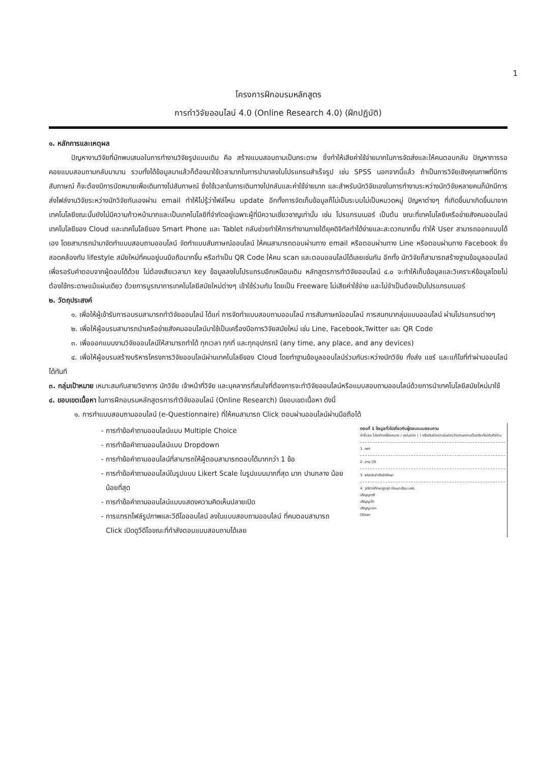1
โครงการฝึกอบรมหลักสูตร
การทำวิจัยออนไลน์ 4.0 (Online Research 4.0) (ฝึกปฏิบัติ)
๑. หลักการและเหตุผล
ปัญหางานวิจัยที่มักพบเสมอในการทำงานวิจัยรูปแบบเดิม คือ สร้างแบบสอบถามเป็นกระดาษ ซึ่งทำให้เสียค่าใช้จ่ายมากในการจัดส่งและให้คนตอบกลับ ปัญหาการรอคอยแบบสอบถามกลับมานาน รวมทั้งได้ข้อมูลมาแล้วก็ต้องมาใช้เวลามากในการนำมาลงในโปรแกรมสำเร็จรูป เช่น SPSS นอกจากนี้แล้ว ถ้าเป็นการวิจัยเชิงคุณภาพที่มีการสัมภาษณ์ ก็จะต้องมีการนัดหมายเพื่อเดินทางไปสัมภาษณ์ ซึ่งใช้เวลาในการเดินทางไปกลับและค่าใช้จ่ายมาก และสำหรับนักวิจัยเองในการทำงานระหว่างนักวิจัยหลายคนก็มักมีการส่งไฟล์งานวิจัยระหว่างนักวิจัยกันเองผ่าน email ทำให้ไม่รู้ว่าไฟล์ไหน update อีกทั้งการจัดเก็บข้อมูลก็ไม่เป็นระบบไม่เป็นหมวดหมู่ ปัญหาต่างๆ ที่เกิดขึ้นมาเกิดขึ้นมาจากเทคโนโลยีขณะนั้นยังไม่มีความก้าวหน้ามากและเป็นเทคโนโลยีที่จำกัดอยู่เฉพาะผู้ที่มีความเชี่ยวชาญเท่านั้น เช่น โปรแกรมเมอร์ เป็นต้น ขณะที่เทคโนโลยีเครือข่ายสังคมออนไลน์ เทคโนโลยีของ Cloud และเทคโนโลยีของ Smart Phone และ Tablet กลับช่วยทำให้การทำงานภายใต้ยุคดิจิทัลทำได้ง่ายและสะดวกมากขึ้น ทำให้ User สามารถออกแบบได้เอง โดยสามารถนำมาจัดทำแบบสอบถามออนไลน์ จัดทำแบบสัมภาษณ์ออนไลน์ ให้คนสามารถตอบผ่านทาง email หรือตอบผ่านทาง Line หรือตอบผ่านทาง Facebook ซึ่งสอดคล้องกับ lifestyle สมัยใหม่ที่คนอยู่บนมือถือมากขึ้น หรือทำเป็น QR Code ให้คน scan และตอบออนไลน์ได้เลยเช่นกัน อีกทั้ง นักวิจัยก็สามารถสร้างฐานข้อมูลออนไลน์เพื่อรอรับคำตอบจากผู้ตอบได้ด้วย ไม่ต้องเสียเวลามา key ข้อมูลลงในโปรแกรมอีกเหมือนเดิม หลักสูตรการทำวิจัยออนไลน์ ๔.๐ จะทำให้เก็บข้อมูลและวิเคราะห์ข้อมูลโดยไม่ต้องใช้กระดาษแม้แผ่นเดียว ด้วยการบูรณาการเทคโนโลยีสมัยใหม่ต่างๆ เข้าใช้ร่วมกัน โดยเป็น Freeware ไม่เสียค่าใช้จ่าย และไม่จำเป็นต้องเป็นโปรแกรมเมอร์
๒. วัตถุประสงค์
๑. เพื่อให้ผู้เข้ารับการอบรมสามารถทำวิจัยออนไลน์ ได้แก่ การจัดทำแบบสอบถามออนไลน์ การสัมภาษณ์ออนไลน์ การสนทนากลุ่มแบบออนไลน์ ผ่านโปรแกรมต่างๆ
๒. เพื่อให้ผู้อบรมสามารถนำเครือข่ายสังคมออนไลน์มาใช้เป็นเครื่องมือการวิจัยสมัยใหม่ เช่น Line, Facebook,Twitter และ QR Code
๓. เพื่อออกแบบงานวิจัยออนไลน์ให้สามารถทำได้ ทุกเวลา ทุกที่ และทุกอุปกรณ์ (any time, any place, and any devices)
๔. เพื่อให้ผู้อบรมสร้างบริหารโครงการวิจัยออนไลน์ผ่านเทคโนโลยีของ Cloud โดยทำฐานข้อมูลออนไลน์ร่วมกันระหว่างนักวิจัย ทั้งส่ง แชร์ และแก้ไขที่ทำผ่านออนไลน์ได้ทันที
๓. กลุ่มเป้าหมาย เหมาะสมกับสายวิชาการ นักวิจัย เจ้าหน้าที่วิจัย และบุคลากรที่สนใจที่ต้องการจะทำวิจัยออนไลน์หรือแบบสอบถามออนไลน์ด้วยการนำเทคโนโลยีสมัยใหม่มาใช้
๔. ขอบเขตเนื้อหา ในการฝึกอบรมหลักสูตรการทำวิจัยออนไลน์ (Online Research) มีขอบเขตเนื้อหา ดังนี้
๑. การทำแบบสอบถามออนไลน์ (e-Questionnaire) ที่ให้คนสามารถ Click ตอบผ่านออนไลน์ผ่านมือถือได้
การทำข้อคำถามออนไลน์แบบ Multiple Choice
การทำข้อคำถามออนไลน์แบบ Dropdown
การทำข้อคำถามออนไลน์ที่สามารถให้ผู้ตอบสามารถตอบได้มากกว่า 1 ข้อ
การทำข้อคำถามออนไลน์ในรูปแบบ Likert Scale ในรูปแบบมากที่สุด มาก ปานกลาง น้อย น้อยที่สุด
การทำข้อคำถามออนไลน์แบบแสดงความคิดเห็นปลายเปิด
การแทรกไฟล์รูปภาพและวีดีโอออนไลน์ ลงในแบบสอบถามออนไลน์ ที่คนตอบสามารถ Click เปิดดูวีดีโอขณะที่กำลังตอบแบบสอบถามได้เลย
ตอนที่ 1 ข้อมูลทั่วไปเกี่ยวกับผู้ตอบแบบสอบถาม
คำชี้แจง โปรดทำเครื่องหมาย / ลงในช่อง ( ) หรือเติมข้อความในช่องว่างตามความเป็นจริงเกี่ยวกับตัวท่าน
1. เพศ
2. อายุ (ปี)
3. รหัสประจำตัวนักศึกษา
4. วุฒิการศึกษาสูงสุด ก่อนมาเรียน มสธ.
ปริญญาตรี
ปริญญาโท
ปริญญาเอก
Other: